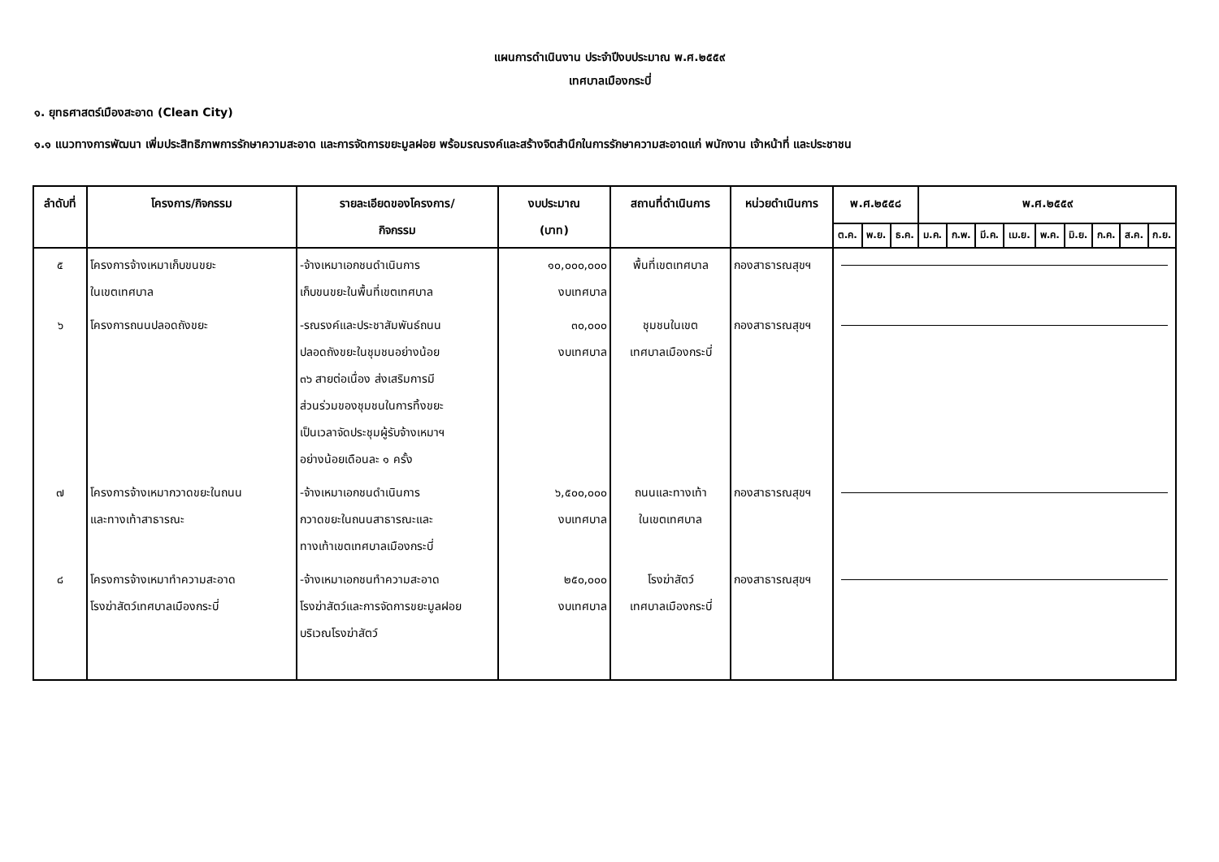แผนการดำเนินงาน ประจำปีงบประมาณ พ.ศ.๒๕๕๙
เทศบาลเมืองกระบี่
๑. ยุทธศาสตร์เมืองสะอาด (Clean City)
๑.๑ แนวทางการพัฒนา เพิ่มประสิทธิภาพการรักษาความสะอาด และการจัดการขยะมูลฝอย พร้อมรณรงค์และสร้างจิตสำนึกในการรักษาความสะอาดแก่ พนักงาน เจ้าหน้าที่ และประชาชน
| ลำดับที่ | โครงการ/กิจกรรม | รายละเอียดของโครงการ/ กิจกรรม | งบประมาณ (บาท) | สถานที่ดำเนินการ | หน่วยดำเนินการ | พ.ศ.๒๕๕๘ | | | พ.ศ.๒๕๕๙ | | | | | | | | |
| --- | --- | --- | --- | --- | --- | --- | --- | --- | --- | --- | --- | --- | --- | --- | --- | --- | --- |
| | | | | | | ต.ค. | พ.ย. | ธ.ค. | ม.ค. | ก.พ. | มี.ค. | เม.ย. | พ.ค. | มิ.ย. | ก.ค. | ส.ค. | ก.ย. |
| ๕ | โครงการจ้างเหมาเก็บขนขยะ ในเขตเทศบาล | -จ้างเหมาเอกชนดำเนินการ เก็บขนขยะในพื้นที่เขตเทศบาล | ๑๐,๐๐๐,๐๐๐ งบเทศบาล | พื้นที่เขตเทศบาล | กองสาธารณสุขฯ | | | | | | | | | | | | |
| ๖ | โครงการถนนปลอดถังขยะ | -รณรงค์และประชาสัมพันธ์ถนน ปลอดถังขยะในชุมชนอย่างน้อย ๓๖ สายต่อเนื่อง ส่งเสริมการมี ส่วนร่วมของชุมชนในการทิ้งขยะ เป็นเวลาจัดประชุมผู้รับจ้างเหมาฯ อย่างน้อยเดือนละ ๑ ครั้ง | ๓๐,๐๐๐ งบเทศบาล | ชุมชนในเขต เทศบาลเมืองกระบี่ | กองสาธารณสุขฯ | | | | | | | | | | | | |
| ๗ | โครงการจ้างเหมากวาดขยะในถนน และทางเท้าสาธารณะ | -จ้างเหมาเอกชนดำเนินการ กวาดขยะในถนนสาธารณะและ ทางเท้าเขตเทศบาลเมืองกระบี่ | ๖,๕๐๐,๐๐๐ งบเทศบาล | ถนนและทางเท้า ในเขตเทศบาล | กองสาธารณสุขฯ | | | | | | | | | | | | |
| ๘ | โครงการจ้างเหมาทำความสะอาด โรงฆ่าสัตว์เทศบาลเมืองกระบี่ | -จ้างเหมาเอกชนทำความสะอาด โรงฆ่าสัตว์และการจัดการขยะมูลฝอย บริเวณโรงฆ่าสัตว์ | ๒๕๐,๐๐๐ งบเทศบาล | โรงฆ่าสัตว์ เทศบาลเมืองกระบี่ | กองสาธารณสุขฯ | | | | | | | | | | | | |